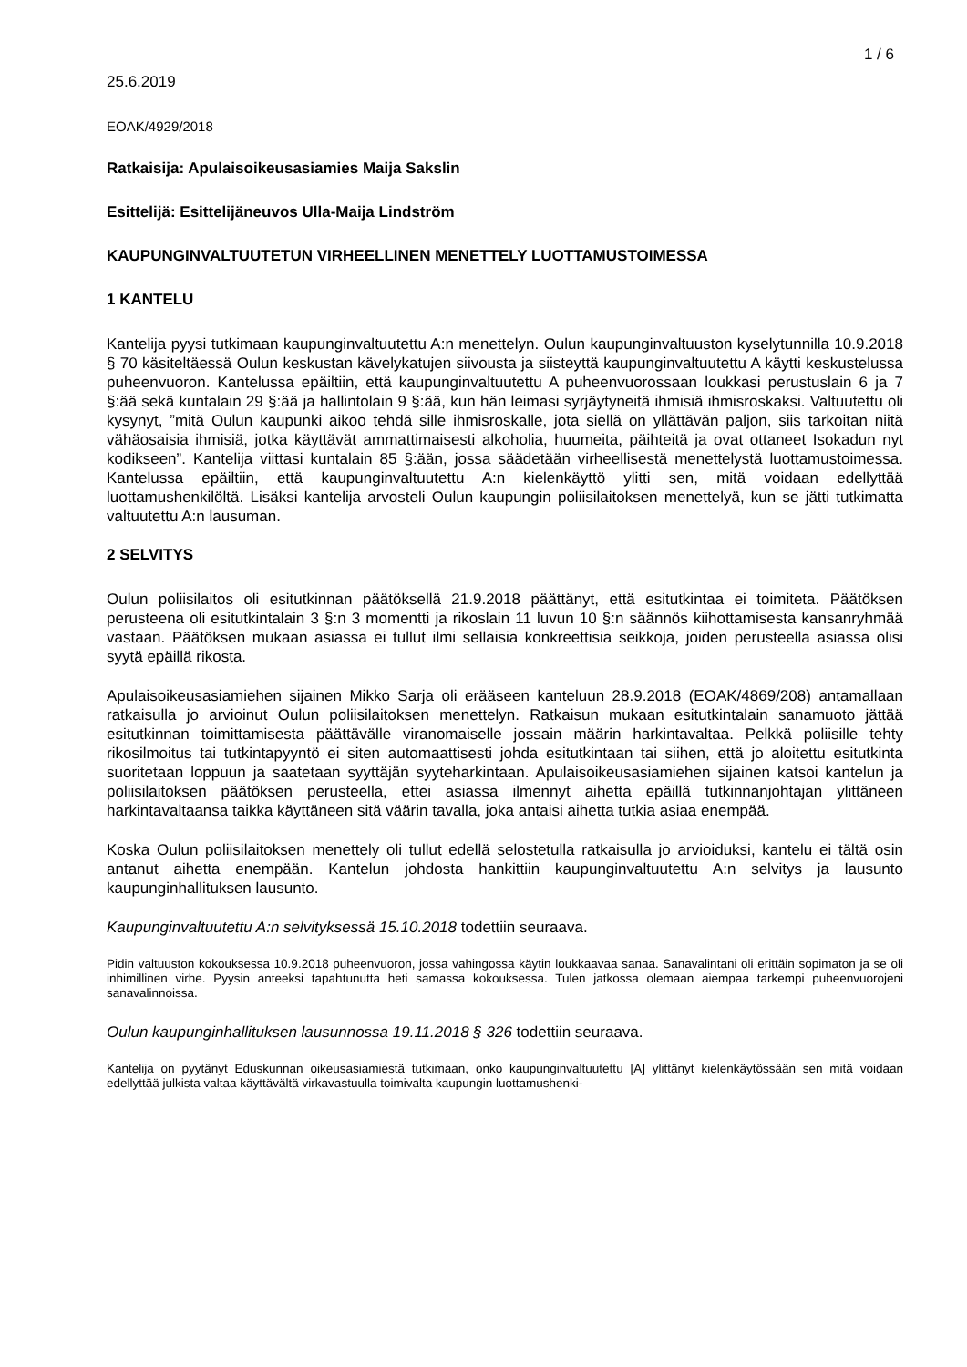1 / 6
25.6.2019
EOAK/4929/2018
Ratkaisija: Apulaisoikeusasiamies Maija Sakslin
Esittelijä: Esittelijäneuvos Ulla-Maija Lindström
KAUPUNGINVALTUUTETUN VIRHEELLINEN MENETTELY LUOTTAMUSTOIMESSA
1 KANTELU
Kantelija pyysi tutkimaan kaupunginvaltuutettu A:n menettelyn. Oulun kaupunginvaltuuston kyselytunnilla 10.9.2018 § 70 käsiteltäessä Oulun keskustan kävelykatujen siivousta ja siisteyttä kaupunginvaltuutettu A käytti keskustelussa puheenvuoron. Kantelussa epäiltiin, että kaupunginvaltuutettu A puheenvuorossaan loukkasi perustuslain 6 ja 7 §:ää sekä kuntalain 29 §:ää ja hallintolain 9 §:ää, kun hän leimasi syrjäytyneitä ihmisiä ihmisroskaksi. Valtuutettu oli kysynyt, ”mitä Oulun kaupunki aikoo tehdä sille ihmisroskalle, jota siellä on yllättävän paljon, siis tarkoitan niitä vähäosaisia ihmisiä, jotka käyttävät ammattimaisesti alkoholia, huumeita, päihteitä ja ovat ottaneet Isokadun nyt kodikseen”. Kantelija viittasi kuntalain 85 §:ään, jossa säädetään virheellisestä menettelystä luottamustoimessa. Kantelussa epäiltiin, että kaupunginvaltuutettu A:n kielenkäyttö ylitti sen, mitä voidaan edellyttää luottamushenkilöltä. Lisäksi kantelija arvosteli Oulun kaupungin poliisilaitoksen menettelyä, kun se jätti tutkimatta valtuutettu A:n lausuman.
2 SELVITYS
Oulun poliisilaitos oli esitutkinnan päätöksellä 21.9.2018 päättänyt, että esitutkintaa ei toimiteta. Päätöksen perusteena oli esitutkintalain 3 §:n 3 momentti ja rikoslain 11 luvun 10 §:n säännös kiihottamisesta kansanryhmää vastaan. Päätöksen mukaan asiassa ei tullut ilmi sellaisia konkreettisia seikkoja, joiden perusteella asiassa olisi syytä epäillä rikosta.
Apulaisoikeusasiamiehen sijainen Mikko Sarja oli erääseen kanteluun 28.9.2018 (EOAK/4869/208) antamallaan ratkaisulla jo arvioinut Oulun poliisilaitoksen menettelyn. Ratkaisun mukaan esitutkintalain sanamuoto jättää esitutkinnan toimittamisesta päättävälle viranomaiselle jossain määrin harkintavaltaa. Pelkkä poliisille tehty rikosilmoitus tai tutkintapyyntö ei siten automaattisesti johda esitutkintaan tai siihen, että jo aloitettu esitutkinta suoritetaan loppuun ja saatetaan syyttäjän syyteharkintaan. Apulaisoikeusasiamiehen sijainen katsoi kantelun ja poliisilaitoksen päätöksen perusteella, ettei asiassa ilmennyt aihetta epäillä tutkinnanjohtajan ylittäneen harkintavaltaansa taikka käyttäneen sitä väärin tavalla, joka antaisi aihetta tutkia asiaa enempää.
Koska Oulun poliisilaitoksen menettely oli tullut edellä selostetulla ratkaisulla jo arvioiduksi, kantelu ei tältä osin antanut aihetta enempään. Kantelun johdosta hankittiin kaupunginvaltuutettu A:n selvitys ja lausunto kaupunginhallituksen lausunto.
Kaupunginvaltuutettu A:n selvityksessä 15.10.2018 todettiin seuraava.
Pidin valtuuston kokouksessa 10.9.2018 puheenvuoron, jossa vahingossa käytin loukkaavaa sanaa. Sanavalintani oli erittäin sopimaton ja se oli inhimillinen virhe. Pyysin anteeksi tapahtunutta heti samassa kokouksessa. Tulen jatkossa olemaan aiempaa tarkempi puheenvuorojeni sanavalinnoissa.
Oulun kaupunginhallituksen lausunnossa 19.11.2018 § 326 todettiin seuraava.
Kantelija on pyytänyt Eduskunnan oikeusasiamiestä tutkimaan, onko kaupunginvaltuutettu [A] ylittänyt kielenkäytössään sen mitä voidaan edellyttää julkista valtaa käyttävältä virkavastuulla toimivalta kaupungin luottamushenki-